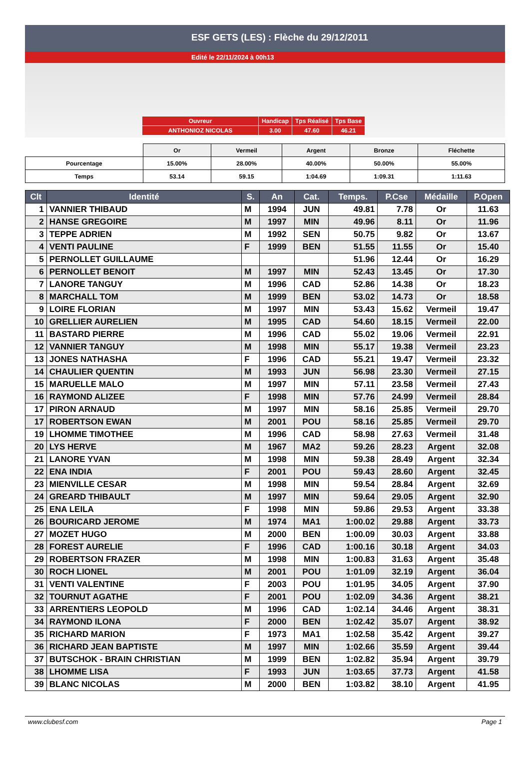ESF GETS (LES) : Flèche du 29/12/2011
Edité le 22/11/2024 à 00h13
| Ouvreur | Handicap | Tps Réalisé | Tps Base |
| ANTHONIOZ NICOLAS | 3.00 | 47.60 | 46.21 |
| | Or | Vermeil | Argent | Bronze | Fléchette |
| Pourcentage | 15.00% | 28.00% | 40.00% | 50.00% | 55.00% |
| Temps | 53.14 | 59.15 | 1:04.69 | 1:09.31 | 1:11.63 |
| Clt | Identité | S. | An | Cat. | Temps. | P.Cse | Médaille | P.Open |
| --- | --- | --- | --- | --- | --- | --- | --- | --- |
| 1 | VANNIER THIBAUD | M | 1994 | JUN | 49.81 | 7.78 | Or | 11.63 |
| 2 | HANSE GREGOIRE | M | 1997 | MIN | 49.96 | 8.11 | Or | 11.96 |
| 3 | TEPPE ADRIEN | M | 1992 | SEN | 50.75 | 9.82 | Or | 13.67 |
| 4 | VENTI PAULINE | F | 1999 | BEN | 51.55 | 11.55 | Or | 15.40 |
| 5 | PERNOLLET GUILLAUME | | | | 51.96 | 12.44 | Or | 16.29 |
| 6 | PERNOLLET BENOIT | M | 1997 | MIN | 52.43 | 13.45 | Or | 17.30 |
| 7 | LANORE TANGUY | M | 1996 | CAD | 52.86 | 14.38 | Or | 18.23 |
| 8 | MARCHALL TOM | M | 1999 | BEN | 53.02 | 14.73 | Or | 18.58 |
| 9 | LOIRE FLORIAN | M | 1997 | MIN | 53.43 | 15.62 | Vermeil | 19.47 |
| 10 | GRELLIER AURELIEN | M | 1995 | CAD | 54.60 | 18.15 | Vermeil | 22.00 |
| 11 | BASTARD PIERRE | M | 1996 | CAD | 55.02 | 19.06 | Vermeil | 22.91 |
| 12 | VANNIER TANGUY | M | 1998 | MIN | 55.17 | 19.38 | Vermeil | 23.23 |
| 13 | JONES NATHASHA | F | 1996 | CAD | 55.21 | 19.47 | Vermeil | 23.32 |
| 14 | CHAULIER QUENTIN | M | 1993 | JUN | 56.98 | 23.30 | Vermeil | 27.15 |
| 15 | MARUELLE MALO | M | 1997 | MIN | 57.11 | 23.58 | Vermeil | 27.43 |
| 16 | RAYMOND ALIZEE | F | 1998 | MIN | 57.76 | 24.99 | Vermeil | 28.84 |
| 17 | PIRON ARNAUD | M | 1997 | MIN | 58.16 | 25.85 | Vermeil | 29.70 |
| 17 | ROBERTSON EWAN | M | 2001 | POU | 58.16 | 25.85 | Vermeil | 29.70 |
| 19 | LHOMME TIMOTHEE | M | 1996 | CAD | 58.98 | 27.63 | Vermeil | 31.48 |
| 20 | LYS HERVE | M | 1967 | MA2 | 59.26 | 28.23 | Argent | 32.08 |
| 21 | LANORE YVAN | M | 1998 | MIN | 59.38 | 28.49 | Argent | 32.34 |
| 22 | ENA INDIA | F | 2001 | POU | 59.43 | 28.60 | Argent | 32.45 |
| 23 | MIENVILLE CESAR | M | 1998 | MIN | 59.54 | 28.84 | Argent | 32.69 |
| 24 | GREARD THIBAULT | M | 1997 | MIN | 59.64 | 29.05 | Argent | 32.90 |
| 25 | ENA LEILA | F | 1998 | MIN | 59.86 | 29.53 | Argent | 33.38 |
| 26 | BOURICARD JEROME | M | 1974 | MA1 | 1:00.02 | 29.88 | Argent | 33.73 |
| 27 | MOZET HUGO | M | 2000 | BEN | 1:00.09 | 30.03 | Argent | 33.88 |
| 28 | FOREST AURELIE | F | 1996 | CAD | 1:00.16 | 30.18 | Argent | 34.03 |
| 29 | ROBERTSON FRAZER | M | 1998 | MIN | 1:00.83 | 31.63 | Argent | 35.48 |
| 30 | ROCH LIONEL | M | 2001 | POU | 1:01.09 | 32.19 | Argent | 36.04 |
| 31 | VENTI VALENTINE | F | 2003 | POU | 1:01.95 | 34.05 | Argent | 37.90 |
| 32 | TOURNUT AGATHE | F | 2001 | POU | 1:02.09 | 34.36 | Argent | 38.21 |
| 33 | ARRENTIERS LEOPOLD | M | 1996 | CAD | 1:02.14 | 34.46 | Argent | 38.31 |
| 34 | RAYMOND ILONA | F | 2000 | BEN | 1:02.42 | 35.07 | Argent | 38.92 |
| 35 | RICHARD MARION | F | 1973 | MA1 | 1:02.58 | 35.42 | Argent | 39.27 |
| 36 | RICHARD JEAN BAPTISTE | M | 1997 | MIN | 1:02.66 | 35.59 | Argent | 39.44 |
| 37 | BUTSCHOK - BRAIN CHRISTIAN | M | 1999 | BEN | 1:02.82 | 35.94 | Argent | 39.79 |
| 38 | LHOMME LISA | F | 1993 | JUN | 1:03.65 | 37.73 | Argent | 41.58 |
| 39 | BLANC NICOLAS | M | 2000 | BEN | 1:03.82 | 38.10 | Argent | 41.95 |
www.clubesf.com Page 1